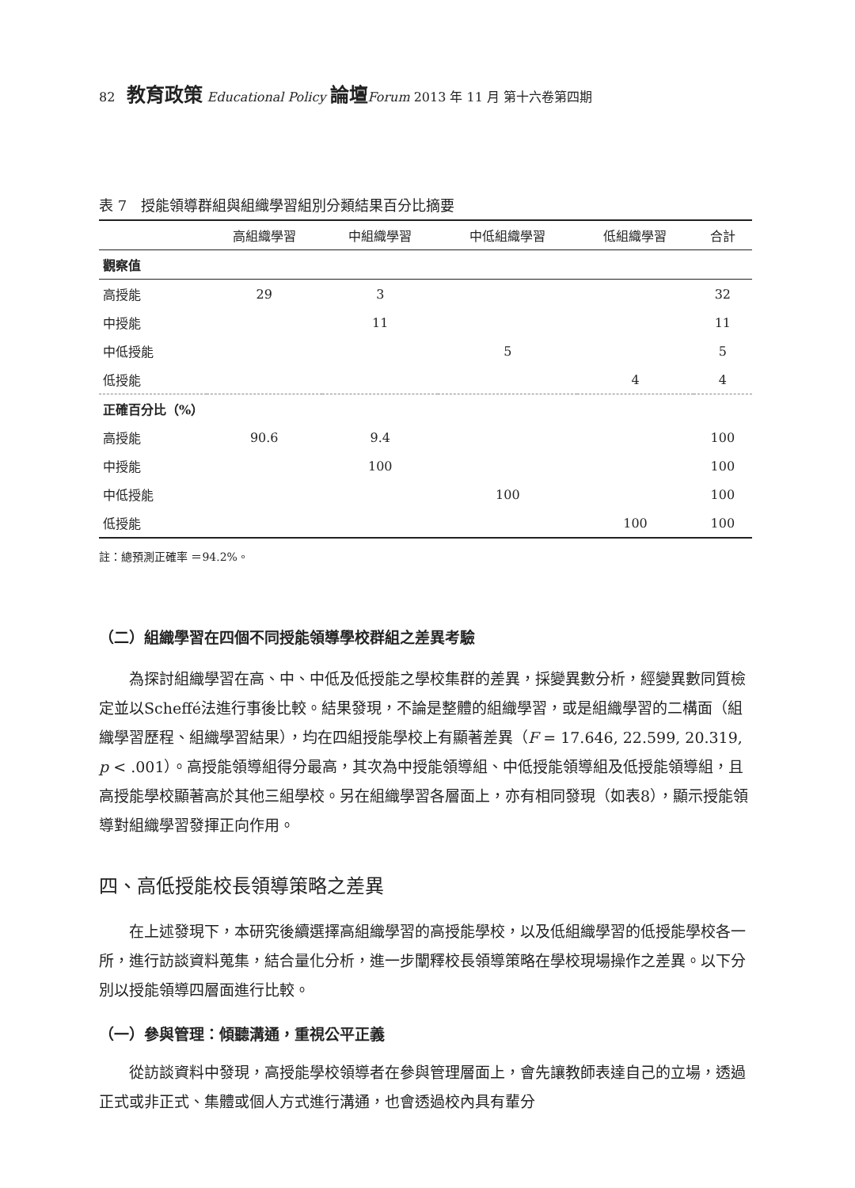82 教育政策 Educational Policy 論壇 Forum 2013 年 11 月 第十六卷第四期
表 7　授能領導群組與組織學習組別分類結果百分比摘要
| | 高組織學習 | 中組織學習 | 中低組織學習 | 低組織學習 | 合計 |
| --- | --- | --- | --- | --- | --- |
| 觀察值 | | | | | |
| 高授能 | 29 | 3 | | | 32 |
| 中授能 | | 11 | | | 11 |
| 中低授能 | | | 5 | | 5 |
| 低授能 | | | | 4 | 4 |
| 正確百分比（%） | | | | | |
| 高授能 | 90.6 | 9.4 | | | 100 |
| 中授能 | | 100 | | | 100 |
| 中低授能 | | | 100 | | 100 |
| 低授能 | | | | 100 | 100 |
註：總預測正確率 ＝94.2%。
（二）組織學習在四個不同授能領導學校群組之差異考驗
為探討組織學習在高、中、中低及低授能之學校集群的差異，採變異數分析，經變異數同質檢定並以Scheffé法進行事後比較。結果發現，不論是整體的組織學習，或是組織學習的二構面（組織學習歷程、組織學習結果），均在四組授能學校上有顯著差異（F = 17.646, 22.599, 20.319, p < .001）。高授能領導組得分最高，其次為中授能領導組、中低授能領導組及低授能領導組，且高授能學校顯著高於其他三組學校。另在組織學習各層面上，亦有相同發現（如表8），顯示授能領導對組織學習發揮正向作用。
四、高低授能校長領導策略之差異
在上述發現下，本研究後續選擇高組織學習的高授能學校，以及低組織學習的低授能學校各一所，進行訪談資料蒐集，結合量化分析，進一步闡釋校長領導策略在學校現場操作之差異。以下分別以授能領導四層面進行比較。
（一）參與管理：傾聽溝通，重視公平正義
從訪談資料中發現，高授能學校領導者在參與管理層面上，會先讓教師表達自己的立場，透過正式或非正式、集體或個人方式進行溝通，也會透過校內具有輩分